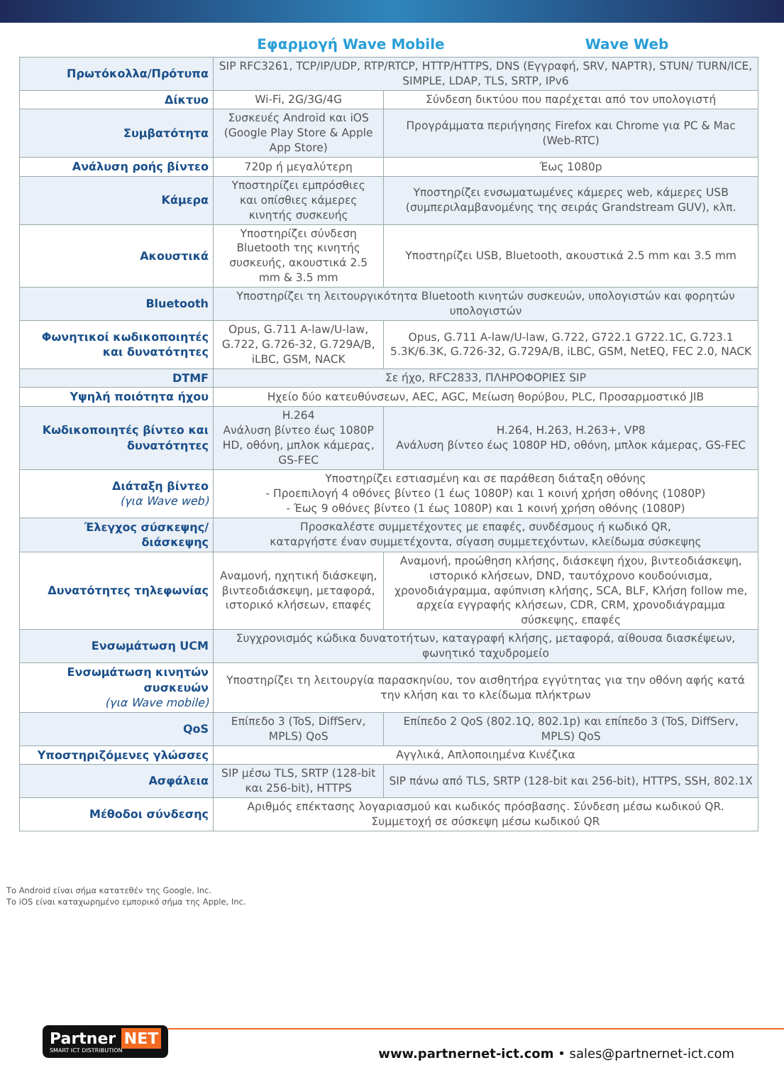Εφαρμογή Wave Mobile Wave Web
| Πρωτόκολλα/Πρότυπα | SIP RFC3261, TCP/IP/UDP, RTP/RTCP, HTTP/HTTPS, DNS (Εγγραφή, SRV, NAPTR), STUN/ TURN/ICE, SIMPLE, LDAP, TLS, SRTP, IPv6 | |
| Δίκτυο | Wi-Fi, 2G/3G/4G | Σύνδεση δικτύου που παρέχεται από τον υπολογιστή |
| Συμβατότητα | Συσκευές Android και iOS (Google Play Store & Apple App Store) | Προγράμματα περιήγησης Firefox και Chrome για PC & Mac (Web-RTC) |
| Ανάλυση ροής βίντεο | 720p ή μεγαλύτερη | Έως 1080p |
| Κάμερα | Υποστηρίζει εμπρόσθιες και οπίσθιες κάμερες κινητής συσκευής | Υποστηρίζει ενσωματωμένες κάμερες web, κάμερες USB (συμπεριλαμβανομένης της σειράς Grandstream GUV), κλπ. |
| Ακουστικά | Υποστηρίζει σύνδεση Bluetooth της κινητής συσκευής, ακουστικά 2.5 mm & 3.5 mm | Υποστηρίζει USB, Bluetooth, ακουστικά 2.5 mm και 3.5 mm |
| Bluetooth | Υποστηρίζει τη λειτουργικότητα Bluetooth κινητών συσκευών, υπολογιστών και φορητών υπολογιστών | |
| Φωνητικοί κωδικοποιητές και δυνατότητες | Opus, G.711 A-law/U-law, G.722, G.726-32, G.729A/B, iLBC, GSM, NACK | Opus, G.711 A-law/U-law, G.722, G722.1 G722.1C, G.723.1 5.3K/6.3K, G.726-32, G.729A/B, iLBC, GSM, NetEQ, FEC 2.0, NACK |
| DTMF | Σε ήχο, RFC2833, ΠΛΗΡΟΦΟΡΙΕΣ SIP | |
| Υψηλή ποιότητα ήχου | Ηχείο δύο κατευθύνσεων, AEC, AGC, Μείωση θορύβου, PLC, Προσαρμοστικό JIB | |
| Κωδικοποιητές βίντεο και δυνατότητες | H.264 Ανάλυση βίντεο έως 1080P HD, οθόνη, μπλοκ κάμερας, GS-FEC | H.264, H.263, H.263+, VP8 Ανάλυση βίντεο έως 1080P HD, οθόνη, μπλοκ κάμερας, GS-FEC |
| Διάταξη βίντεο (για Wave web) | Υποστηρίζει εστιασμένη και σε παράθεση διάταξη οθόνης - Προεπιλογή 4 οθόνες βίντεο (1 έως 1080P) και 1 κοινή χρήση οθόνης (1080P) - Έως 9 οθόνες βίντεο (1 έως 1080P) και 1 κοινή χρήση οθόνης (1080P) | |
| Έλεγχος σύσκεψης/ διάσκεψης | Προσκαλέστε συμμετέχοντες με επαφές, συνδέσμους ή κωδικό QR, καταργήστε έναν συμμετέχοντα, σίγαση συμμετεχόντων, κλείδωμα σύσκεψης | |
| Δυνατότητες τηλεφωνίας | Αναμονή, ηχητική διάσκεψη, βιντεοδιάσκεψη, μεταφορά, ιστορικό κλήσεων, επαφές | Αναμονή, προώθηση κλήσης, διάσκεψη ήχου, βιντεοδιάσκεψη, ιστορικό κλήσεων, DND, ταυτόχρονο κουδούνισμα, χρονοδιάγραμμα, αφύπνιση κλήσης, SCA, BLF, Κλήση follow me, αρχεία εγγραφής κλήσεων, CDR, CRM, χρονοδιάγραμμα σύσκεψης, επαφές |
| Ενσωμάτωση UCM | Συγχρονισμός κώδικα δυνατοτήτων, καταγραφή κλήσης, μεταφορά, αίθουσα διασκέψεων, φωνητικό ταχυδρομείο | |
| Ενσωμάτωση κινητών συσκευών (για Wave mobile) | Υποστηρίζει τη λειτουργία παρασκηνίου, τον αισθητήρα εγγύτητας για την οθόνη αφής κατά την κλήση και το κλείδωμα πλήκτρων | |
| QoS | Επίπεδο 3 (ToS, DiffServ, MPLS) QoS | Επίπεδο 2 QoS (802.1Q, 802.1p) και επίπεδο 3 (ToS, DiffServ, MPLS) QoS |
| Υποστηριζόμενες γλώσσες | Αγγλικά, Απλοποιημένα Κινέζικα | |
| Ασφάλεια | SIP μέσω TLS, SRTP (128-bit και 256-bit), HTTPS | SIP πάνω από TLS, SRTP (128-bit και 256-bit), HTTPS, SSH, 802.1X |
| Μέθοδοι σύνδεσης | Αριθμός επέκτασης λογαριασμού και κωδικός πρόσβασης. Σύνδεση μέσω κωδικού QR. Συμμετοχή σε σύσκεψη μέσω κωδικού QR | |
Το Android είναι σήμα κατατεθέν της Google, Inc.
Το iOS είναι καταχωρημένο εμπορικό σήμα της Apple, Inc.
Partner NET
SMART ICT DISTRIBUTION
www.partnernet-ict.com • sales@partnernet-ict.com